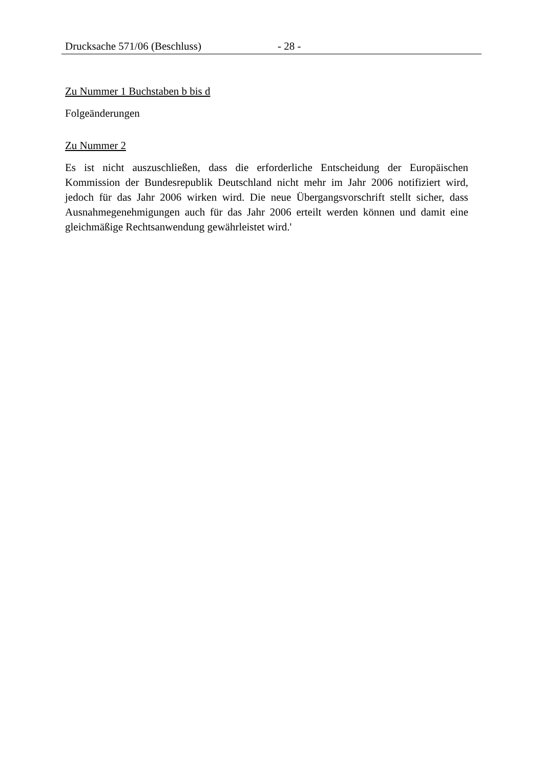Drucksache 571/06 (Beschluss) - 28 -
Zu Nummer 1 Buchstaben b bis d
Folgeänderungen
Zu Nummer 2
Es ist nicht auszuschließen, dass die erforderliche Entscheidung der Europäischen Kommission der Bundesrepublik Deutschland nicht mehr im Jahr 2006 notifiziert wird, jedoch für das Jahr 2006 wirken wird. Die neue Übergangsvorschrift stellt sicher, dass Ausnahmegenehmigungen auch für das Jahr 2006 erteilt werden können und damit eine gleichmäßige Rechtsanwendung gewährleistet wird.'